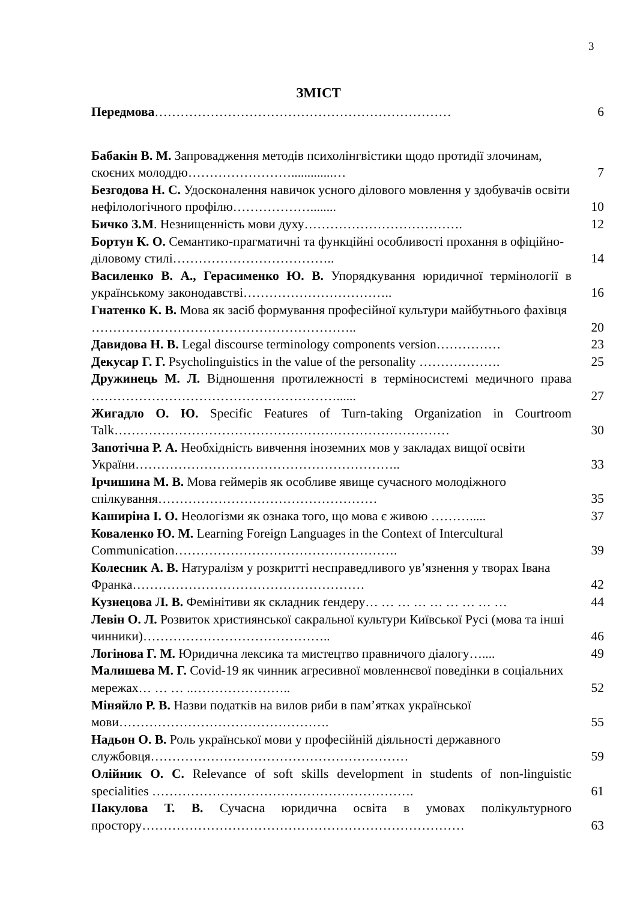3
ЗМІСТ
Передмова…………………………………………………………… 6
Бабакін В. М. Запровадження методів психолінгвістики щодо протидії злочинам, скоєних молоддю…………………….............…
7
Безгодова Н. С. Удосконалення навичок усного ділового мовлення у здобувачів освіти нефілологічного профілю………………........
10
Бичко З.М. Незнищенність мови духу………………………………. 12
Бортун К. О. Семантико-прагматичні та функційні особливості прохання в офіційно-діловому стилі………………………………..
14
Василенко В. А., Герасименко Ю. В. Упорядкування юридичної термінології в українському законодавстві……………………………..
16
Гнатенко К. В. Мова як засіб формування професійної культури майбутнього фахівця ……………………………………………………..
20
Давидова Н. В. Legal discourse terminology components version……………
23
Декусар Г. Г. Psycholinguistics in the value of the personality ……………….
25
Дружинець М. Л. Відношення протилежності в терміносистемі медичного права …………………………………………………......
27
Жигадло О. Ю. Specific Features of Turn-taking Organization in Courtroom Talk……………………………………………………………………
30
Запотічна Р. А. Необхідність вивчення іноземних мов у закладах вищої освіти України……………………………………………………..
33
Ірчишина М. В. Мова геймерів як особливе явище сучасного молодіжного спілкування……………………………………………
35
Каширіна І. О. Неологізми як ознака того, що мова є живою ……….....
37
Коваленко Ю. М. Learning Foreign Languages in the Context of Intercultural Communication…………………………………………….
39
Колесник А. В. Натуралізм у розкритті несправедливого ув’язнення у творах Івана Франка………………………………………………
42
Кузнецова Л. В. Фемінітиви як складник ґендеру… … … … … … … … …
44
Левін О. Л. Розвиток християнської сакральної культури Київської Русі (мова та інші чинники)……………………………………..
46
Логінова Г. М. Юридична лексика та мистецтво правничого діалогу…....
49
Малишева М. Г. Covid-19 як чинник агресивної мовленнєвої поведінки в соціальних мережах… … … ..…………………..
52
Міняйло Р. В. Назви податків на вилов риби в пам’ятках української мови………………………………………….
55
Надьон О. В. Роль української мови у професійній діяльності державного службовця……………………………………………………
59
Олійник О. С. Relevance of soft skills development in students of non-linguistic specialities …………………………………………………….
61
Пакулова Т. В. Сучасна юридична освіта в умовах полікультурного простору…………………………………………………………………
63